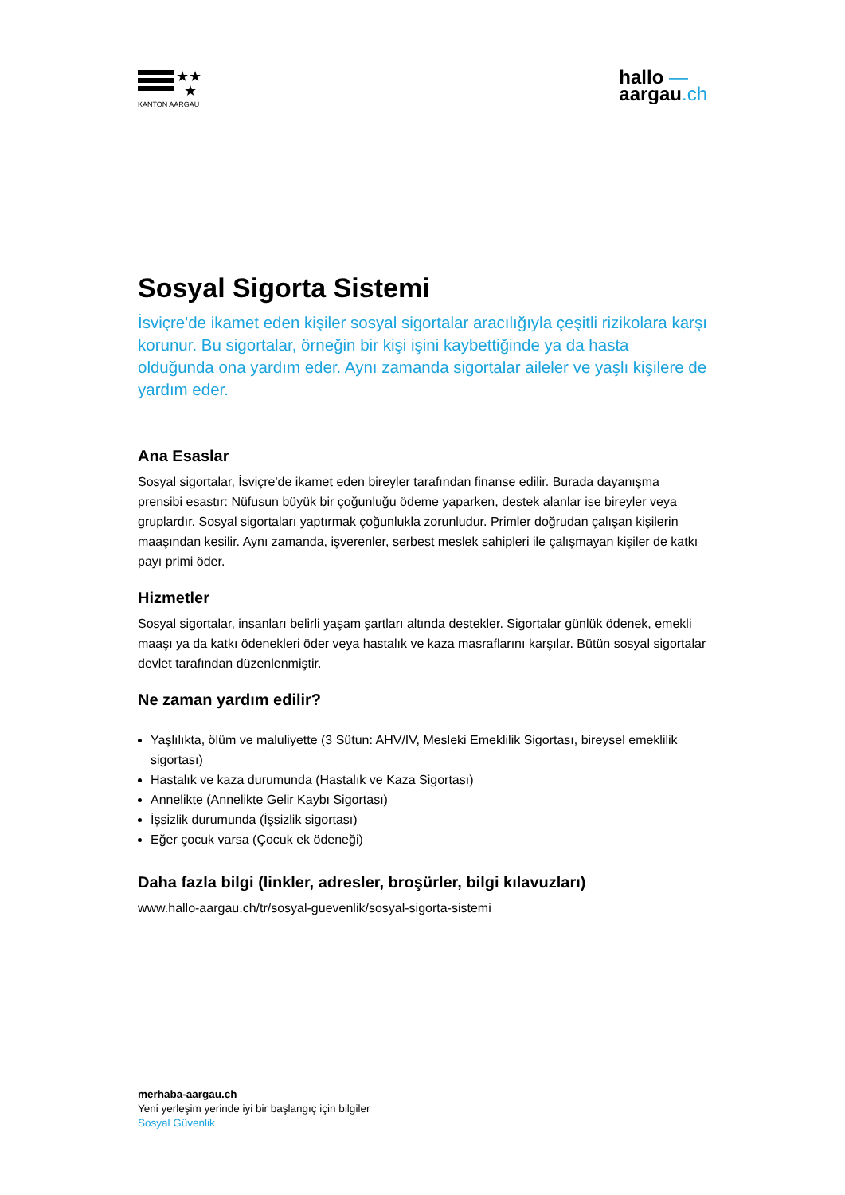★★
★
KANTON AARGAU
hallo —
aargau.ch
Sosyal Sigorta Sistemi
İsviçre'de ikamet eden kişiler sosyal sigortalar aracılığıyla çeşitli rizikolara karşı korunur. Bu sigortalar, örneğin bir kişi işini kaybettiğinde ya da hasta olduğunda ona yardım eder. Aynı zamanda sigortalar aileler ve yaşlı kişilere de yardım eder.
Ana Esaslar
Sosyal sigortalar, İsviçre'de ikamet eden bireyler tarafından finanse edilir. Burada dayanışma prensibi esastır: Nüfusun büyük bir çoğunluğu ödeme yaparken, destek alanlar ise bireyler veya gruplardır. Sosyal sigortaları yaptırmak çoğunlukla zorunludur. Primler doğrudan çalışan kişilerin maaşından kesilir. Aynı zamanda, işverenler, serbest meslek sahipleri ile çalışmayan kişiler de katkı payı primi öder.
Hizmetler
Sosyal sigortalar, insanları belirli yaşam şartları altında destekler. Sigortalar günlük ödenek, emekli maaşı ya da katkı ödenekleri öder veya hastalık ve kaza masraflarını karşılar. Bütün sosyal sigortalar devlet tarafından düzenlenmiştir.
Ne zaman yardım edilir?
Yaşlılıkta, ölüm ve maluliyette (3 Sütun: AHV/IV, Mesleki Emeklilik Sigortası, bireysel emeklilik sigortası)
Hastalık ve kaza durumunda (Hastalık ve Kaza Sigortası)
Annelikte (Annelikte Gelir Kaybı Sigortası)
İşsizlik durumunda (İşsizlik sigortası)
Eğer çocuk varsa (Çocuk ek ödeneği)
Daha fazla bilgi (linkler, adresler, broşürler, bilgi kılavuzları)
www.hallo-aargau.ch/tr/sosyal-guevenlik/sosyal-sigorta-sistemi
merhaba-aargau.ch
Yeni yerleşim yerinde iyi bir başlangıç için bilgiler
Sosyal Güvenlik